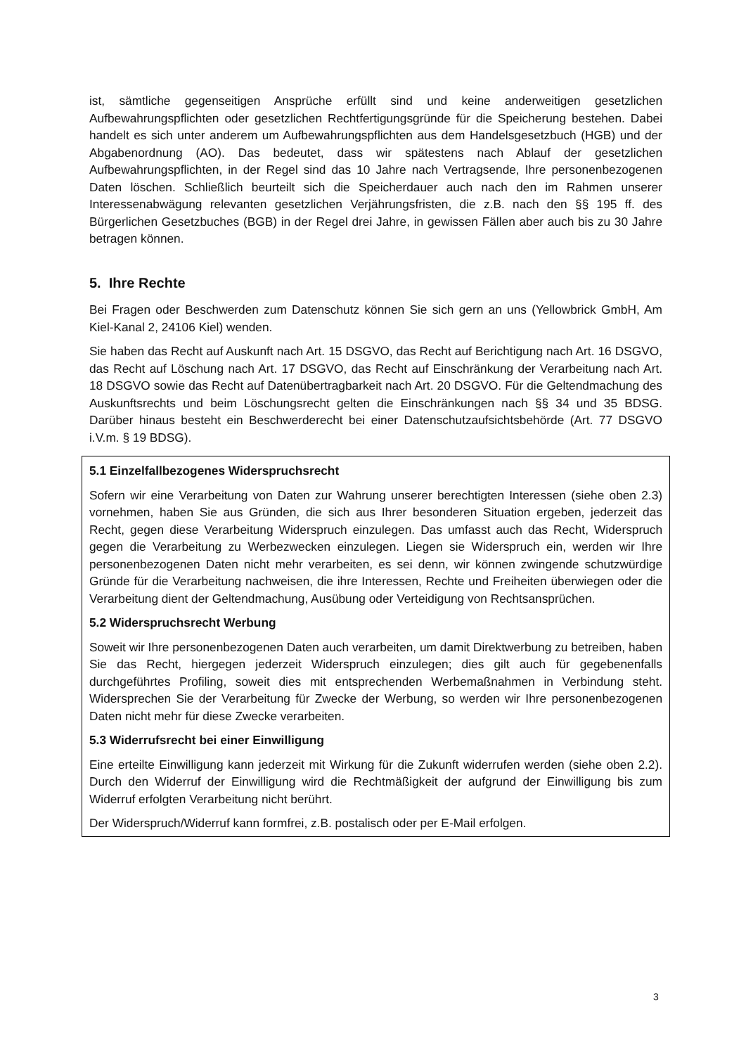ist, sämtliche gegenseitigen Ansprüche erfüllt sind und keine anderweitigen gesetzlichen Aufbewahrungspflichten oder gesetzlichen Rechtfertigungsgründe für die Speicherung bestehen. Dabei handelt es sich unter anderem um Aufbewahrungspflichten aus dem Handelsgesetzbuch (HGB) und der Abgabenordnung (AO). Das bedeutet, dass wir spätestens nach Ablauf der gesetzlichen Aufbewahrungspflichten, in der Regel sind das 10 Jahre nach Vertragsende, Ihre personenbezogenen Daten löschen. Schließlich beurteilt sich die Speicherdauer auch nach den im Rahmen unserer Interessenabwägung relevanten gesetzlichen Verjährungsfristen, die z.B. nach den §§ 195 ff. des Bürgerlichen Gesetzbuches (BGB) in der Regel drei Jahre, in gewissen Fällen aber auch bis zu 30 Jahre betragen können.
5. Ihre Rechte
Bei Fragen oder Beschwerden zum Datenschutz können Sie sich gern an uns (Yellowbrick GmbH, Am Kiel-Kanal 2, 24106 Kiel) wenden.
Sie haben das Recht auf Auskunft nach Art. 15 DSGVO, das Recht auf Berichtigung nach Art. 16 DSGVO, das Recht auf Löschung nach Art. 17 DSGVO, das Recht auf Einschränkung der Verarbeitung nach Art. 18 DSGVO sowie das Recht auf Datenübertragbarkeit nach Art. 20 DSGVO. Für die Geltendmachung des Auskunftsrechts und beim Löschungsrecht gelten die Einschränkungen nach §§ 34 und 35 BDSG. Darüber hinaus besteht ein Beschwerderecht bei einer Datenschutzaufsichtsbehörde (Art. 77 DSGVO i.V.m. § 19 BDSG).
5.1 Einzelfallbezogenes Widerspruchsrecht
Sofern wir eine Verarbeitung von Daten zur Wahrung unserer berechtigten Interessen (siehe oben 2.3) vornehmen, haben Sie aus Gründen, die sich aus Ihrer besonderen Situation ergeben, jederzeit das Recht, gegen diese Verarbeitung Widerspruch einzulegen. Das umfasst auch das Recht, Widerspruch gegen die Verarbeitung zu Werbezwecken einzulegen. Liegen sie Widerspruch ein, werden wir Ihre personenbezogenen Daten nicht mehr verarbeiten, es sei denn, wir können zwingende schutzwürdige Gründe für die Verarbeitung nachweisen, die ihre Interessen, Rechte und Freiheiten überwiegen oder die Verarbeitung dient der Geltendmachung, Ausübung oder Verteidigung von Rechtsansprüchen.
5.2 Widerspruchsrecht Werbung
Soweit wir Ihre personenbezogenen Daten auch verarbeiten, um damit Direktwerbung zu betreiben, haben Sie das Recht, hiergegen jederzeit Widerspruch einzulegen; dies gilt auch für gegebenenfalls durchgeführtes Profiling, soweit dies mit entsprechenden Werbemaßnahmen in Verbindung steht. Widersprechen Sie der Verarbeitung für Zwecke der Werbung, so werden wir Ihre personenbezogenen Daten nicht mehr für diese Zwecke verarbeiten.
5.3 Widerrufsrecht bei einer Einwilligung
Eine erteilte Einwilligung kann jederzeit mit Wirkung für die Zukunft widerrufen werden (siehe oben 2.2). Durch den Widerruf der Einwilligung wird die Rechtmäßigkeit der aufgrund der Einwilligung bis zum Widerruf erfolgten Verarbeitung nicht berührt.
Der Widerspruch/Widerruf kann formfrei, z.B. postalisch oder per E-Mail erfolgen.
3